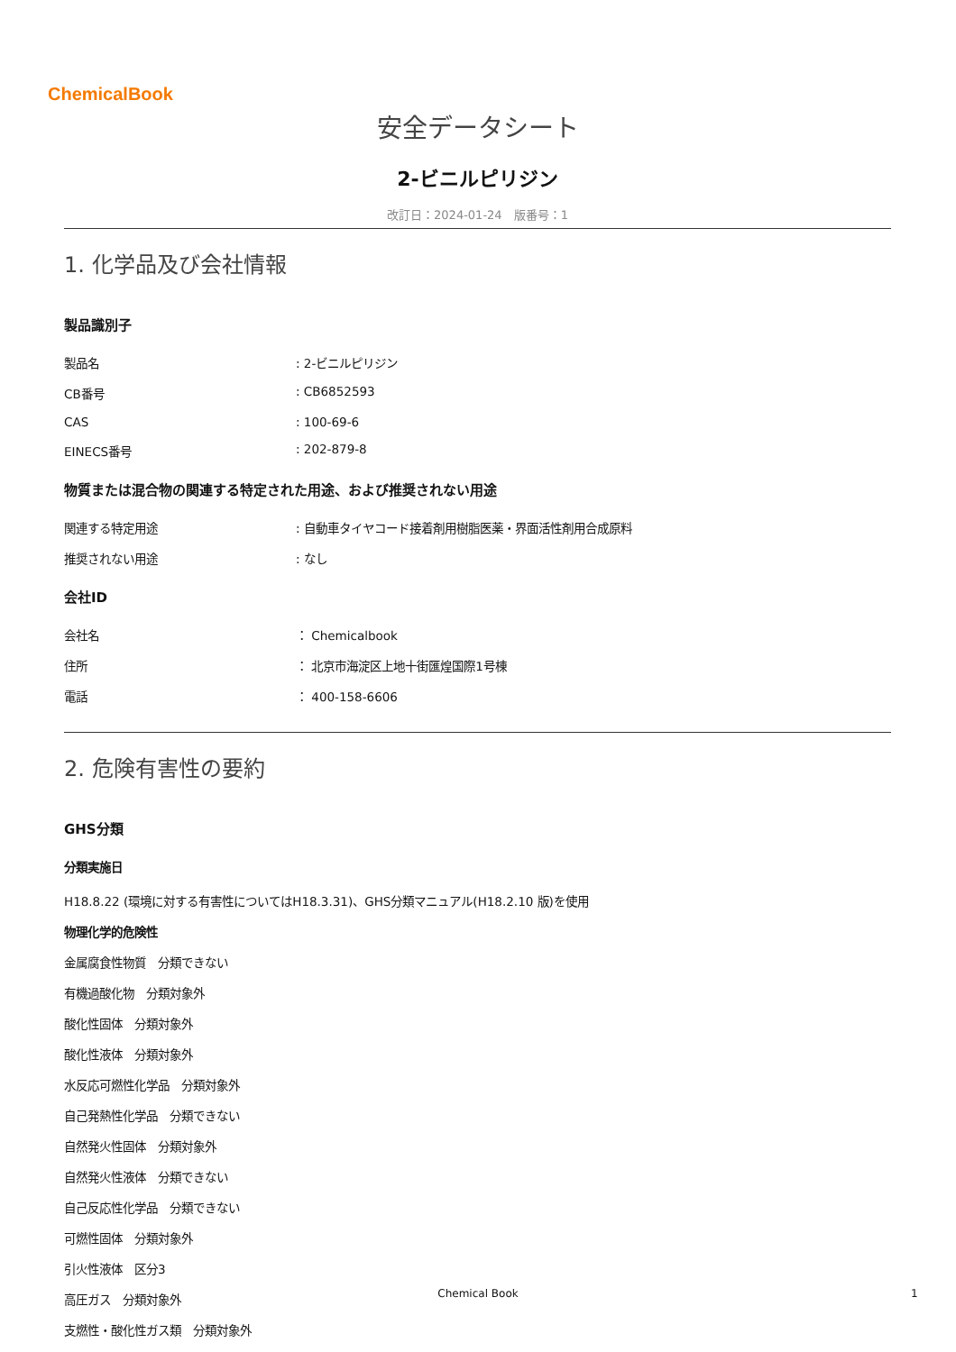ChemicalBook
安全データシート
2-ビニルピリジン
改訂日：2024-01-24　版番号：1
1. 化学品及び会社情報
製品識別子
製品名: 2-ビニルピリジン
CB番号: CB6852593
CAS: 100-69-6
EINECS番号: 202-879-8
物質または混合物の関連する特定された用途、および推奨されない用途
関連する特定用途: 自動車タイヤコード接着剤用樹脂医薬・界面活性剤用合成原料
推奨されない用途: なし
会社ID
会社名 ： Chemicalbook
住所 ： 北京市海淀区上地十街匯煌国際1号棟
電話 ： 400-158-6606
2. 危険有害性の要約
GHS分類
分類実施日
H18.8.22 (環境に対する有害性についてはH18.3.31)、GHS分類マニュアル(H18.2.10 版)を使用
物理化学的危険性
金属腐食性物質　分類できない
有機過酸化物　分類対象外
酸化性固体　分類対象外
酸化性液体　分類対象外
水反応可燃性化学品　分類対象外
自己発熱性化学品　分類できない
自然発火性固体　分類対象外
自然発火性液体　分類できない
自己反応性化学品　分類できない
可燃性固体　分類対象外
引火性液体　区分3
高圧ガス　分類対象外
支燃性・酸化性ガス類　分類対象外
Chemical Book 1